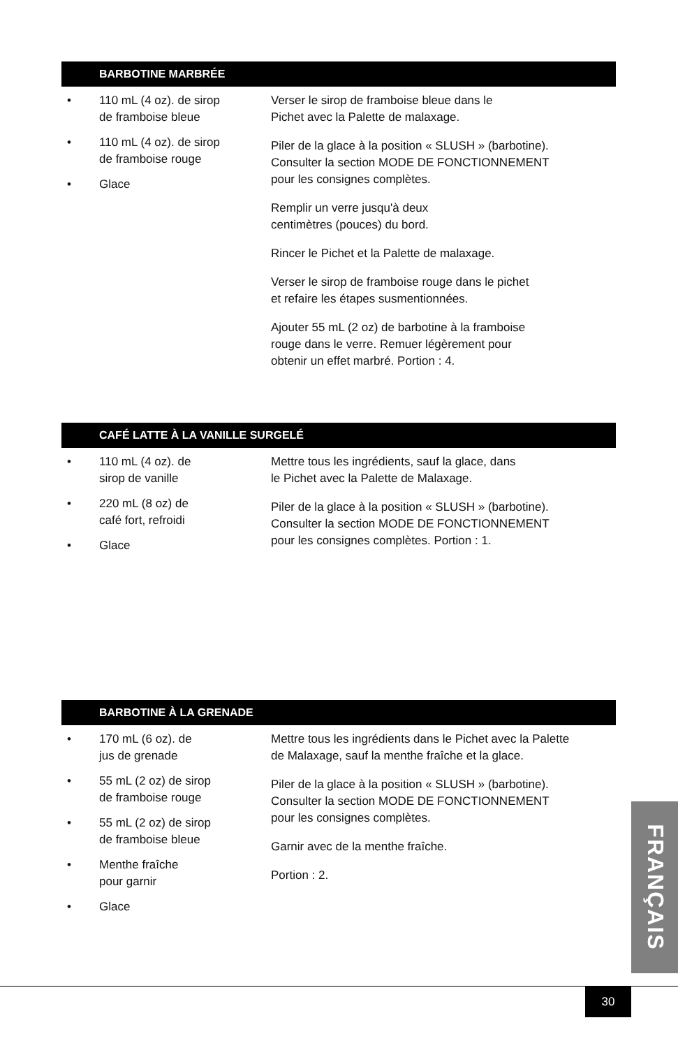BARBOTINE MARBRÉE
• 110 mL (4 oz). de sirop
de framboise bleue
• 110 mL (4 oz). de sirop
de framboise rouge
• Glace
Verser le sirop de framboise bleue dans le
Pichet avec la Palette de malaxage.
Piler de la glace à la position « SLUSH » (barbotine).
Consulter la section MODE DE FONCTIONNEMENT
pour les consignes complètes.
Remplir un verre jusqu'à deux
centimètres (pouces) du bord.
Rincer le Pichet et la Palette de malaxage.
Verser le sirop de framboise rouge dans le pichet
et refaire les étapes susmentionnées.
Ajouter 55 mL (2 oz) de barbotine à la framboise
rouge dans le verre. Remuer légèrement pour
obtenir un effet marbré. Portion : 4.
CAFÉ LATTE À LA VANILLE SURGELÉ
• 110 mL (4 oz). de
sirop de vanille
• 220 mL (8 oz) de
café fort, refroidi
• Glace
Mettre tous les ingrédients, sauf la glace, dans
le Pichet avec la Palette de Malaxage.
Piler de la glace à la position « SLUSH » (barbotine).
Consulter la section MODE DE FONCTIONNEMENT
pour les consignes complètes. Portion : 1.
BARBOTINE À LA GRENADE
• 170 mL (6 oz). de
jus de grenade
• 55 mL (2 oz) de sirop
de framboise rouge
• 55 mL (2 oz) de sirop
de framboise bleue
• Menthe fraîche
pour garnir
• Glace
Mettre tous les ingrédients dans le Pichet avec la Palette
de Malaxage, sauf la menthe fraîche et la glace.
Piler de la glace à la position « SLUSH » (barbotine).
Consulter la section MODE DE FONCTIONNEMENT
pour les consignes complètes.
Garnir avec de la menthe fraîche.
Portion : 2.
FRANÇAIS
30